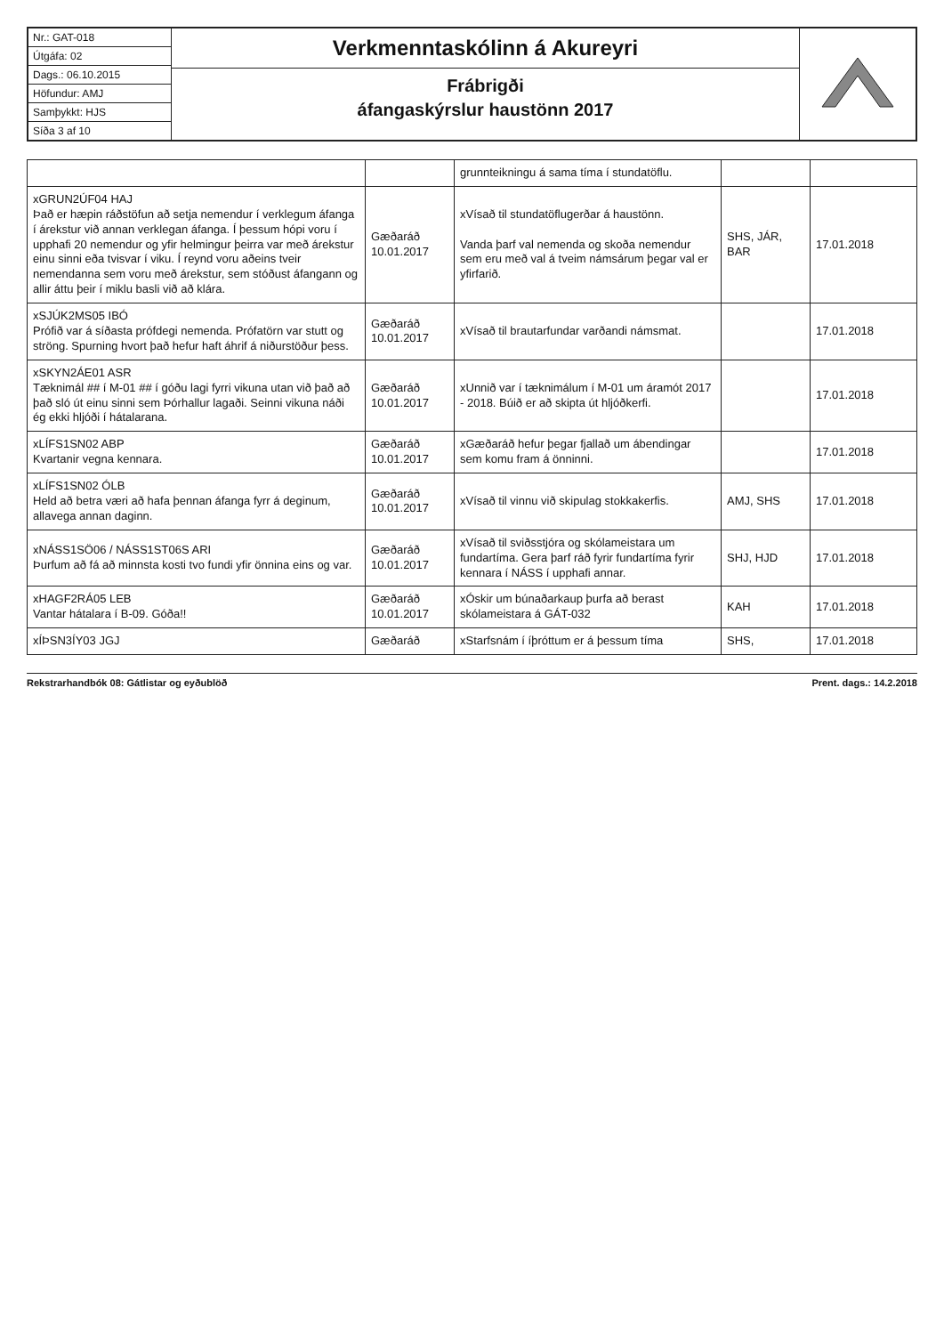Nr.: GAT-018
Útgáfa: 02
Dags.: 06.10.2015
Höfundur: AMJ
Samþykkt: HJS
Síða 3 af 10
Verkmenntaskólinn á Akureyri
Frábrigði
áfangaskýrslur haustönn 2017
| | | grunnteikningu á sama tíma í stundatöflu. | | |
| xGRUN2ÚF04 HAJ Það er hæpin ráðstöfun að setja nemendur í verklegum áfanga í árekstur við annan verklegan áfanga. Í þessum hópi voru í upphafi 20 nemendur og yfir helmingur þeirra var með árekstur einu sinni eða tvisvar í viku. Í reynd voru aðeins tveir nemendanna sem voru með árekstur, sem stóðust áfangann og allir áttu þeir í miklu basli við að klára. | Gæðaráð 10.01.2017 | xVísað til stundatöflugerðar á haustönn. Vanda þarf val nemenda og skoða nemendur sem eru með val á tveim námsárum þegar val er yfirfarið. | SHS, JÁR, BAR | 17.01.2018 |
| xSJÚK2MS05 IBÓ Prófið var á síðasta prófdegi nemenda. Prófatörn var stutt og ströng. Spurning hvort það hefur haft áhrif á niðurstöður þess. | Gæðaráð 10.01.2017 | xVísað til brautarfundar varðandi námsmat. | | 17.01.2018 |
| xSKYN2ÁE01 ASR Tæknimál ## í M-01 ## í góðu lagi fyrri vikuna utan við það að það sló út einu sinni sem Þórhallur lagaði. Seinni vikuna náði ég ekki hljóði í hátalarana. | Gæðaráð 10.01.2017 | xUnnið var í tæknimálum í M-01 um áramót 2017 - 2018. Búið er að skipta út hljóðkerfi. | | 17.01.2018 |
| xLÍFS1SN02 ABP Kvartanir vegna kennara. | Gæðaráð 10.01.2017 | xGæðaráð hefur þegar fjallað um ábendingar sem komu fram á önninni. | | 17.01.2018 |
| xLÍFS1SN02 ÓLB Held að betra væri að hafa þennan áfanga fyrr á deginum, allavega annan daginn. | Gæðaráð 10.01.2017 | xVísað til vinnu við skipulag stokkakerfis. | AMJ, SHS | 17.01.2018 |
| xNÁSS1SÖ06 / NÁSS1ST06S ARI Þurfum að fá að minnsta kosti tvo fundi yfir önnina eins og var. | Gæðaráð 10.01.2017 | xVísað til sviðsstjóra og skólameistara um fundartíma. Gera þarf ráð fyrir fundartíma fyrir kennara í NÁSS í upphafi annar. | SHJ, HJD | 17.01.2018 |
| xHAGF2RÁ05 LEB Vantar hátalara í B-09. Góða!! | Gæðaráð 10.01.2017 | xÓskir um búnaðarkaup þurfa að berast skólameistara á GÁT-032 | KAH | 17.01.2018 |
| xÍÞSN3ÍY03 JGJ | Gæðaráð | xStarfsnám í íþróttum er á þessum tíma | SHS, | 17.01.2018 |
Rekstrarhandbók 08: Gátlistar og eyðublöð Prent. dags.: 14.2.2018